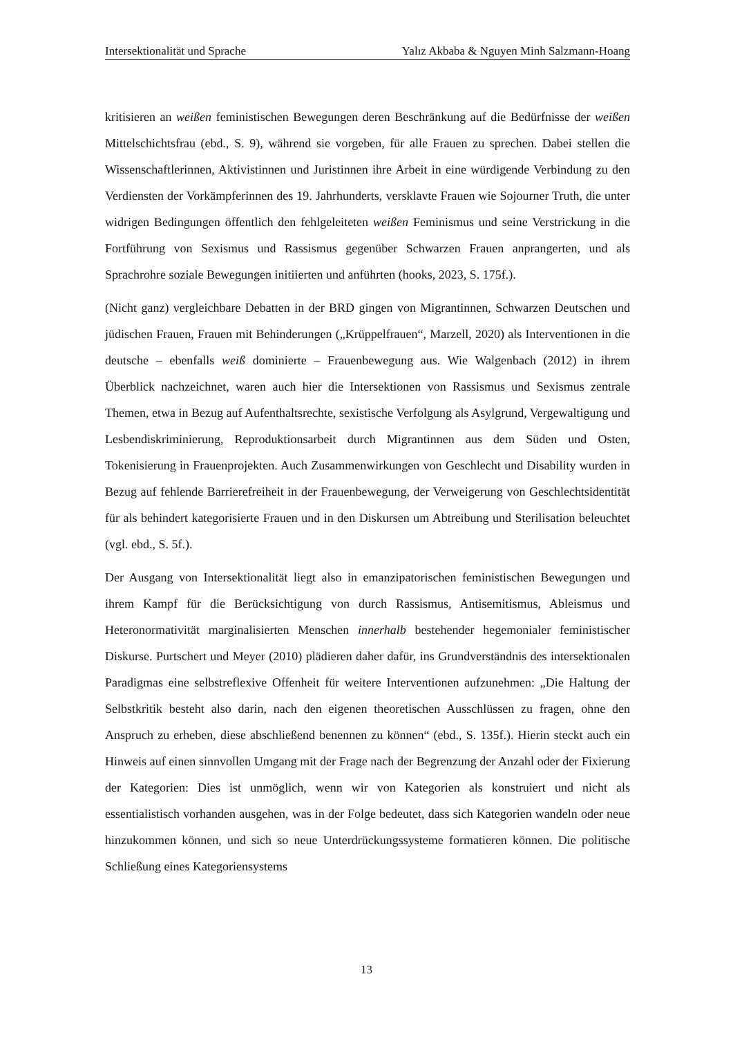Intersektionalität und Sprache Yalız Akbaba & Nguyen Minh Salzmann-Hoang
kritisieren an weißen feministischen Bewegungen deren Beschränkung auf die Bedürfnisse der weißen Mittelschichtsfrau (ebd., S. 9), während sie vorgeben, für alle Frauen zu sprechen. Dabei stellen die Wissenschaftlerinnen, Aktivistinnen und Juristinnen ihre Arbeit in eine würdigende Verbindung zu den Verdiensten der Vorkämpferinnen des 19. Jahrhunderts, versklavte Frauen wie Sojourner Truth, die unter widrigen Bedingungen öffentlich den fehlgeleiteten weißen Feminismus und seine Verstrickung in die Fortführung von Sexismus und Rassismus gegenüber Schwarzen Frauen anprangerten, und als Sprachrohre soziale Bewegungen initiierten und anführten (hooks, 2023, S. 175f.).
(Nicht ganz) vergleichbare Debatten in der BRD gingen von Migrantinnen, Schwarzen Deutschen und jüdischen Frauen, Frauen mit Behinderungen („Krüppelfrauen“, Marzell, 2020) als Interventionen in die deutsche – ebenfalls weiß dominierte – Frauenbewegung aus. Wie Walgenbach (2012) in ihrem Überblick nachzeichnet, waren auch hier die Intersektionen von Rassismus und Sexismus zentrale Themen, etwa in Bezug auf Aufenthaltsrechte, sexistische Verfolgung als Asylgrund, Vergewaltigung und Lesbendiskriminierung, Reproduktionsarbeit durch Migrantinnen aus dem Süden und Osten, Tokenisierung in Frauenprojekten. Auch Zusammenwirkungen von Geschlecht und Disability wurden in Bezug auf fehlende Barrierefreiheit in der Frauenbewegung, der Verweigerung von Geschlechtsidentität für als behindert kategorisierte Frauen und in den Diskursen um Abtreibung und Sterilisation beleuchtet (vgl. ebd., S. 5f.).
Der Ausgang von Intersektionalität liegt also in emanzipatorischen feministischen Bewegungen und ihrem Kampf für die Berücksichtigung von durch Rassismus, Antisemitismus, Ableismus und Heteronormativität marginalisierten Menschen innerhalb bestehender hegemonialer feministischer Diskurse. Purtschert und Meyer (2010) plädieren daher dafür, ins Grundverständnis des intersektionalen Paradigmas eine selbstreflexive Offenheit für weitere Interventionen aufzunehmen: „Die Haltung der Selbstkritik besteht also darin, nach den eigenen theoretischen Ausschlüssen zu fragen, ohne den Anspruch zu erheben, diese abschließend benennen zu können“ (ebd., S. 135f.). Hierin steckt auch ein Hinweis auf einen sinnvollen Umgang mit der Frage nach der Begrenzung der Anzahl oder der Fixierung der Kategorien: Dies ist unmöglich, wenn wir von Kategorien als konstruiert und nicht als essentialistisch vorhanden ausgehen, was in der Folge bedeutet, dass sich Kategorien wandeln oder neue hinzukommen können, und sich so neue Unterdrückungssysteme formatieren können. Die politische Schließung eines Kategoriensystems
13